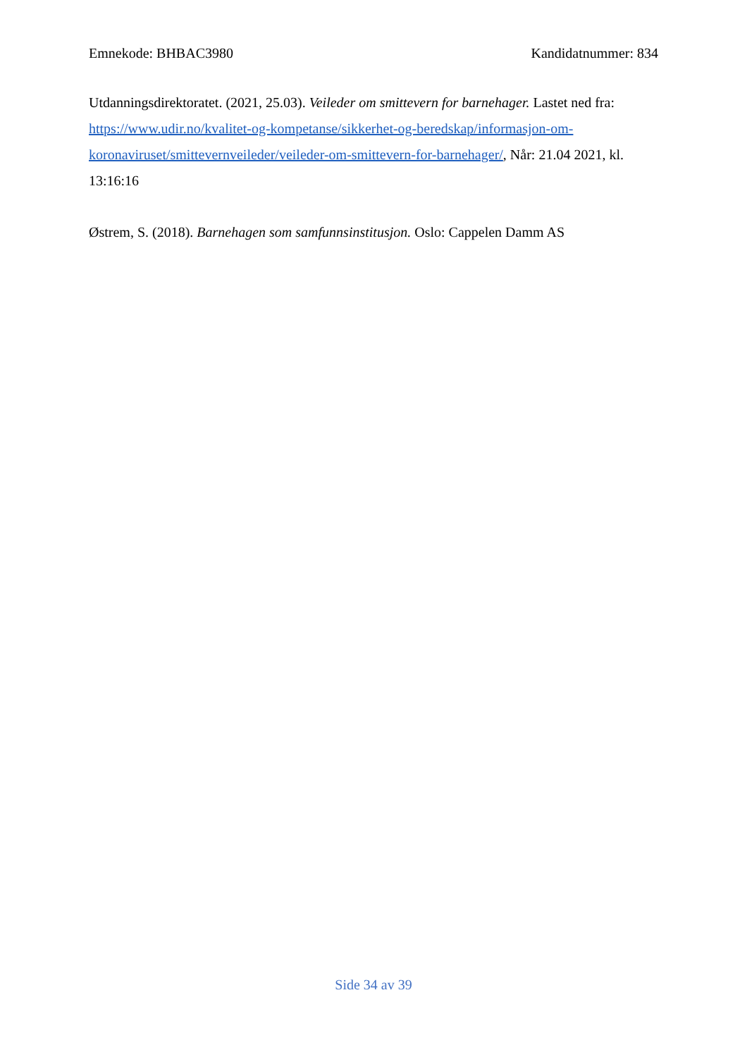Emnekode: BHBAC3980 Kandidatnummer: 834
Utdanningsdirektoratet. (2021, 25.03). Veileder om smittevern for barnehager. Lastet ned fra: https://www.udir.no/kvalitet-og-kompetanse/sikkerhet-og-beredskap/informasjon-om-koronaviruset/smittevernveileder/veileder-om-smittevern-for-barnehager/, Når: 21.04 2021, kl. 13:16:16
Østrem, S. (2018). Barnehagen som samfunnsinstitusjon. Oslo: Cappelen Damm AS
Side 34 av 39